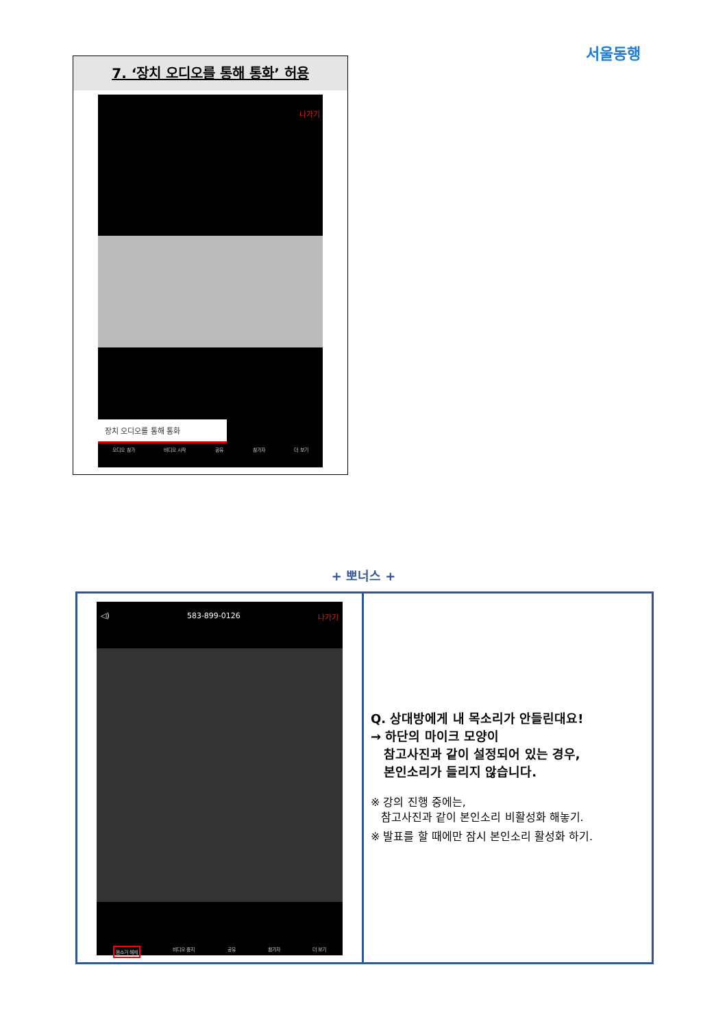서울동행
7. ‘장치 오디오를 통해 통화’ 허용
나가기
장치 오디오를 통해 통화
오디오 참가 비디오 시작 공유 참가자 더 보기
+ 뽀너스 +
◁) 583-899-0126 나가기
음소거 해제 비디오 중지 공유 참가자 더 보기
Q. 상대방에게 내 목소리가 안들린대요!
→ 하단의 마이크 모양이
참고사진과 같이 설정되어 있는 경우,
본인소리가 들리지 않습니다.
※ 강의 진행 중에는,
참고사진과 같이 본인소리 비활성화 해놓기.
※ 발표를 할 때에만 잠시 본인소리 활성화 하기.